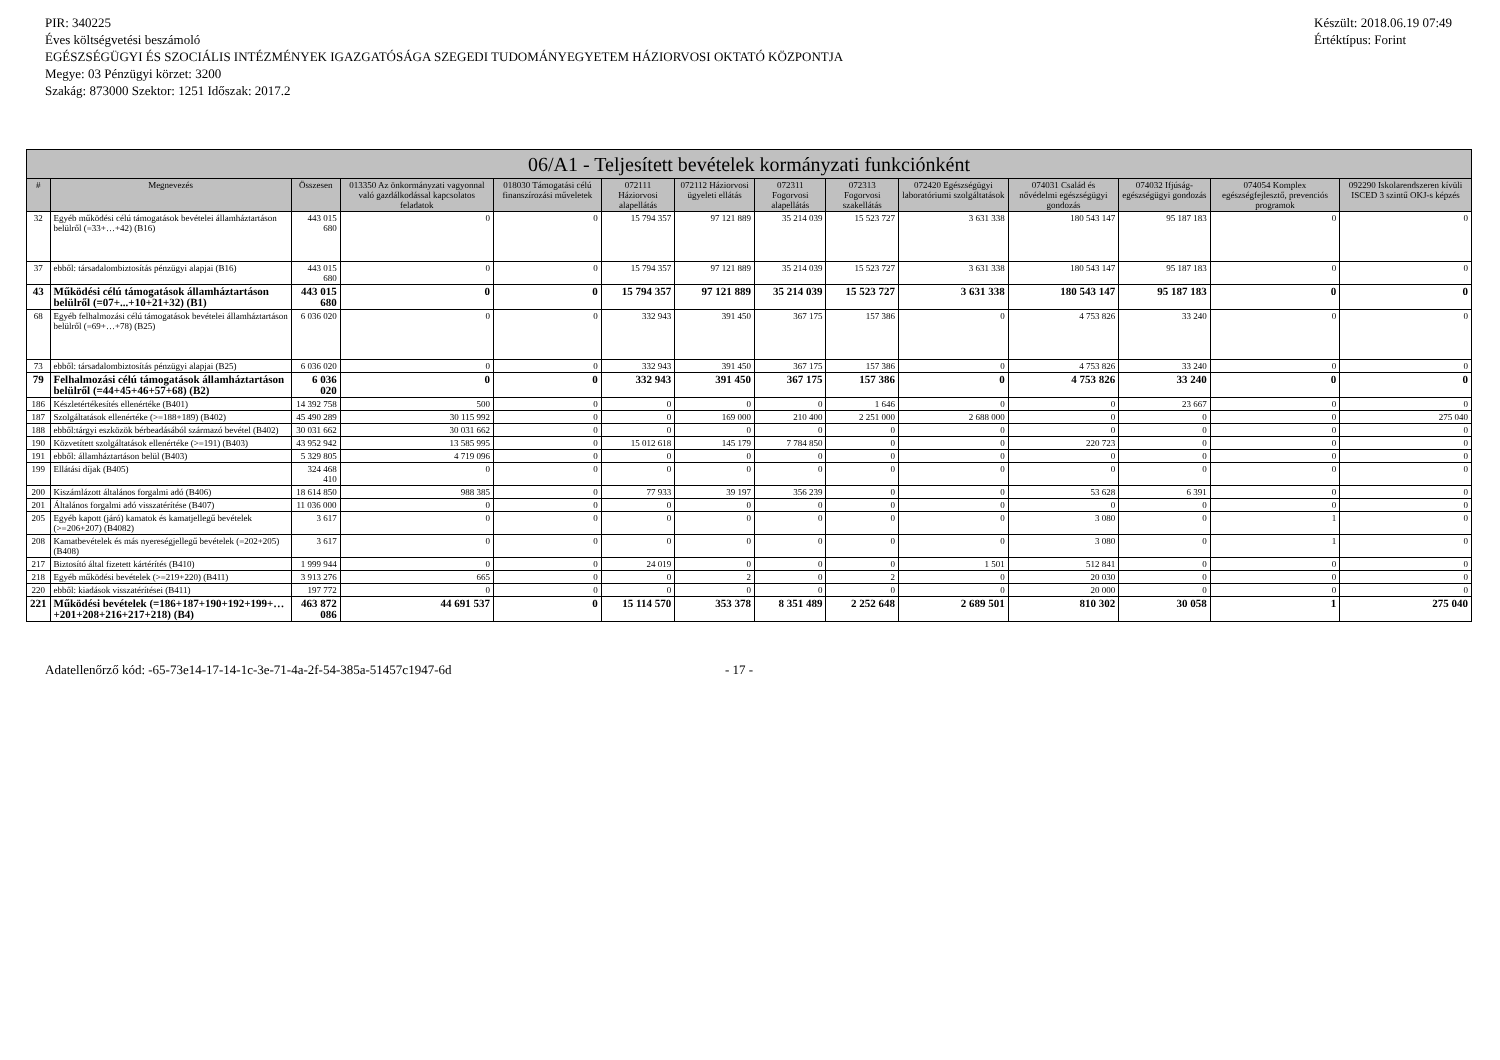PIR: 340225
Éves költségvetési beszámoló
EGÉSZSÉGÜGYI ÉS SZOCIÁLIS INTÉZMÉNYEK IGAZGATÓSÁGA SZEGEDI TUDOMÁNYEGYETEM HÁZIORVOSI OKTATÓ KÖZPONTJA
Megye: 03 Pénzügyi körzet: 3200
Szakág: 873000 Szektor: 1251 Időszak: 2017.2
Készült: 2018.06.19 07:49
Értéktípus: Forint
| 06/A1 - Teljesített bevételek kormányzati funkciónként | | | | | | | | | | | | | |
| --- | --- | --- | --- | --- | --- | --- | --- | --- | --- | --- | --- | --- | --- |
| # | Megnevezés | Összesen | 013350 Az önkormányzati vagyonnal való gazdálkodással kapcsolatos feladatok | 018030 Támogatási célú finanszírozási műveletek | 072111 Háziorvosi alapellátás | 072112 Háziorvosi ügyeleti ellátás | 072311 Fogorvosi alapellátás | 072313 Fogorvosi szakellátás | 072420 Egészségügyi laboratóriumi szolgáltatások | 074031 Család és nővédelmi egészségügyi gondozás | 074032 Ifjúság-egészségügyi gondozás | 074054 Komplex egészségfejlesztő, prevenciós programok | 092290 Iskolarendszeren kívüli ISCED 3 szintű OKJ-s képzés |
| 32 | Egyéb működési célú támogatások bevételei államháztartáson belülről (=33+…+42) (B16) | 443 015 680 | 0 | 0 | 15 794 357 | 97 121 889 | 35 214 039 | 15 523 727 | 3 631 338 | 180 543 147 | 95 187 183 | 0 | 0 |
| 37 | ebből: társadalombiztosítás pénzügyi alapjai (B16) | 443 015 680 | 0 | 0 | 15 794 357 | 97 121 889 | 35 214 039 | 15 523 727 | 3 631 338 | 180 543 147 | 95 187 183 | 0 | 0 |
| 43 | Működési célú támogatások államháztartáson belülről (=07+...+10+21+32) (B1) | 443 015 680 | 0 | 0 | 15 794 357 | 97 121 889 | 35 214 039 | 15 523 727 | 3 631 338 | 180 543 147 | 95 187 183 | 0 | 0 |
| 68 | Egyéb felhalmozási célú támogatások bevételei államháztartáson belülről (=69+…+78) (B25) | 6 036 020 | 0 | 0 | 332 943 | 391 450 | 367 175 | 157 386 | 0 | 4 753 826 | 33 240 | 0 | 0 |
| 73 | ebből: társadalombiztosítás pénzügyi alapjai (B25) | 6 036 020 | 0 | 0 | 332 943 | 391 450 | 367 175 | 157 386 | 0 | 4 753 826 | 33 240 | 0 | 0 |
| 79 | Felhalmozási célú támogatások államháztartáson belülről (=44+45+46+57+68) (B2) | 6 036 020 | 0 | 0 | 332 943 | 391 450 | 367 175 | 157 386 | 0 | 4 753 826 | 33 240 | 0 | 0 |
| 186 | Készletértékesítés ellenértéke (B401) | 14 392 758 | 500 | 0 | 0 | 0 | 0 | 1 646 | 0 | 0 | 23 667 | 0 | 0 |
| 187 | Szolgáltatások ellenértéke (>=188+189) (B402) | 45 490 289 | 30 115 992 | 0 | 0 | 169 000 | 210 400 | 2 251 000 | 2 688 000 | 0 | 0 | 0 | 275 040 |
| 188 | ebből:tárgyi eszközök bérbeadásából származó bevétel (B402) | 30 031 662 | 30 031 662 | 0 | 0 | 0 | 0 | 0 | 0 | 0 | 0 | 0 | 0 |
| 190 | Közvetített szolgáltatások ellenértéke (>=191) (B403) | 43 952 942 | 13 585 995 | 0 | 15 012 618 | 145 179 | 7 784 850 | 0 | 0 | 220 723 | 0 | 0 | 0 |
| 191 | ebből: államháztartáson belül (B403) | 5 329 805 | 4 719 096 | 0 | 0 | 0 | 0 | 0 | 0 | 0 | 0 | 0 | 0 |
| 199 | Ellátási díjak (B405) | 324 468 410 | 0 | 0 | 0 | 0 | 0 | 0 | 0 | 0 | 0 | 0 | 0 |
| 200 | Kiszámlázott általános forgalmi adó (B406) | 18 614 850 | 988 385 | 0 | 77 933 | 39 197 | 356 239 | 0 | 0 | 53 628 | 6 391 | 0 | 0 |
| 201 | Általános forgalmi adó visszatérítése (B407) | 11 036 000 | 0 | 0 | 0 | 0 | 0 | 0 | 0 | 0 | 0 | 0 | 0 |
| 205 | Egyéb kapott (járó) kamatok és kamatjellegű bevételek (>=206+207) (B4082) | 3 617 | 0 | 0 | 0 | 0 | 0 | 0 | 0 | 3 080 | 0 | 1 | 0 |
| 208 | Kamatbevételek és más nyereségjellegű bevételek (=202+205) (B408) | 3 617 | 0 | 0 | 0 | 0 | 0 | 0 | 0 | 3 080 | 0 | 1 | 0 |
| 217 | Biztosító által fizetett kártérítés (B410) | 1 999 944 | 0 | 0 | 24 019 | 0 | 0 | 0 | 1 501 | 512 841 | 0 | 0 | 0 |
| 218 | Egyéb működési bevételek (>=219+220) (B411) | 3 913 276 | 665 | 0 | 0 | 2 | 0 | 2 | 0 | 20 030 | 0 | 0 | 0 |
| 220 | ebből: kiadások visszatérítései (B411) | 197 772 | 0 | 0 | 0 | 0 | 0 | 0 | 0 | 20 000 | 0 | 0 | 0 |
| 221 | Működési bevételek (=186+187+190+192+199+…+201+208+216+217+218) (B4) | 463 872 086 | 44 691 537 | 0 | 15 114 570 | 353 378 | 8 351 489 | 2 252 648 | 2 689 501 | 810 302 | 30 058 | 1 | 275 040 |
Adatellenőrző kód: -65-73e14-17-14-1c-3e-71-4a-2f-54-385a-51457c1947-6d - 17 -